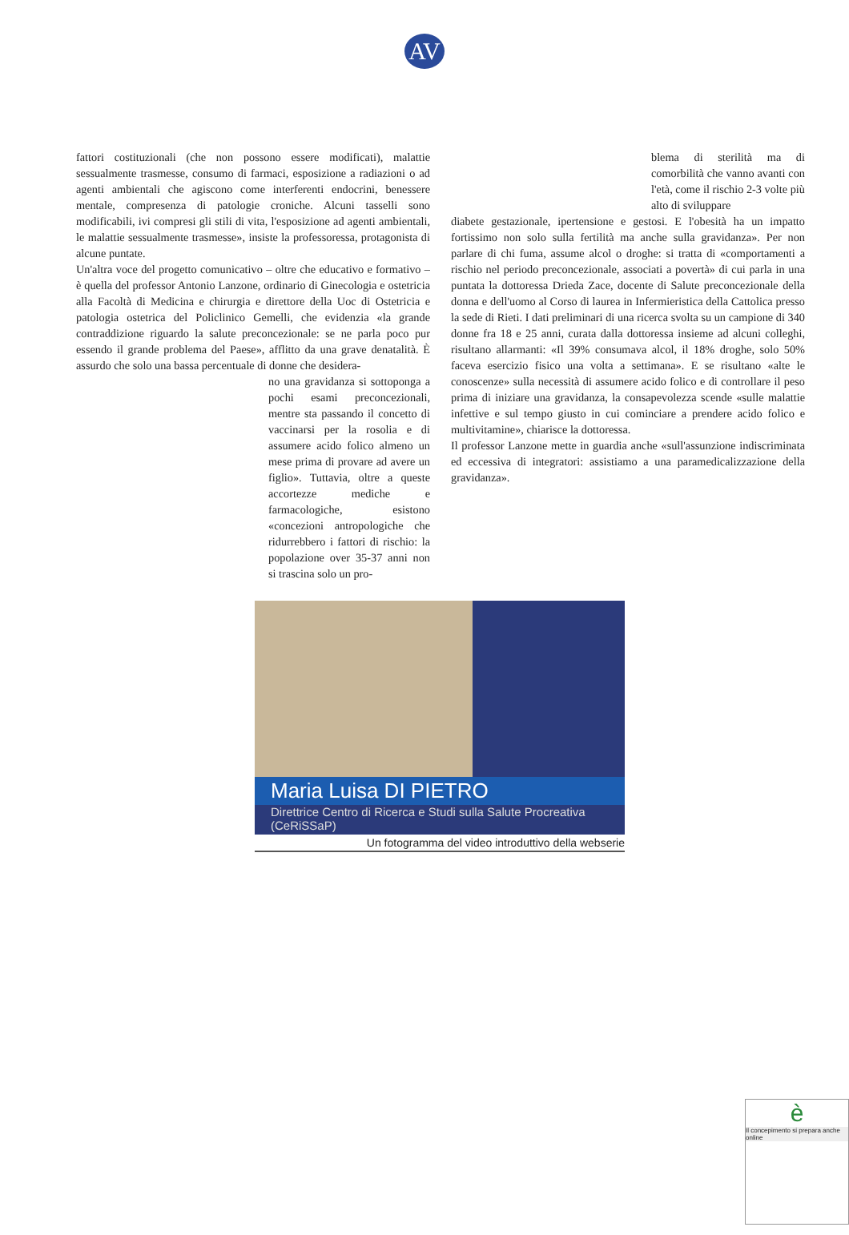AV
fattori costituzionali (che non possono essere modificati), malattie sessualmente trasmesse, consumo di farmaci, esposizione a radiazioni o ad agenti ambientali che agiscono come interferenti endocrini, benessere mentale, compresenza di patologie croniche. Alcuni tasselli sono modificabili, ivi compresi gli stili di vita, l'esposizione ad agenti ambientali, le malattie sessualmente trasmesse», insiste la professoressa, protagonista di alcune puntate.
Un'altra voce del progetto comunicativo – oltre che educativo e formativo – è quella del professor Antonio Lanzone, ordinario di Ginecologia e ostetricia alla Facoltà di Medicina e chirurgia e direttore della Uoc di Ostetricia e patologia ostetrica del Policlinico Gemelli, che evidenzia «la grande contraddizione riguardo la salute preconcezionale: se ne parla poco pur essendo il grande problema del Paese», afflitto da una grave denatalità. È assurdo che solo una bassa percentuale di donne che desidera-
no una gravidanza si sottoponga a pochi esami preconcezionali, mentre sta passando il concetto di vaccinarsi per la rosolia e di assumere acido folico almeno un mese prima di provare ad avere un figlio». Tuttavia, oltre a queste accortezze mediche e farmacologiche, esistono «concezioni antropologiche che ridurrebbero i fattori di rischio: la popolazione over 35-37 anni non si trascina solo un pro-
blema di sterilità ma di comorbilità che vanno avanti con l'età, come il rischio 2-3 volte più alto di sviluppare
diabete gestazionale, ipertensione e gestosi. E l'obesità ha un impatto fortissimo non solo sulla fertilità ma anche sulla gravidanza». Per non parlare di chi fuma, assume alcol o droghe: si tratta di «comportamenti a rischio nel periodo preconcezionale, associati a povertà» di cui parla in una puntata la dottoressa Drieda Zace, docente di Salute preconcezionale della donna e dell'uomo al Corso di laurea in Infermieristica della Cattolica presso la sede di Rieti. I dati preliminari di una ricerca svolta su un campione di 340 donne fra 18 e 25 anni, curata dalla dottoressa insieme ad alcuni colleghi, risultano allarmanti: «Il 39% consumava alcol, il 18% droghe, solo 50% faceva esercizio fisico una volta a settimana». E se risultano «alte le conoscenze» sulla necessità di assumere acido folico e di controllare il peso prima di iniziare una gravidanza, la consapevolezza scende «sulle malattie infettive e sul tempo giusto in cui cominciare a prendere acido folico e multivitamine», chiarisce la dottoressa.
Il professor Lanzone mette in guardia anche «sull'assunzione indiscriminata ed eccessiva di integratori: assistiamo a una paramedicalizzazione della gravidanza».
Maria Luisa DI PIETRO
Direttrice Centro di Ricerca e Studi sulla Salute Procreativa (CeRiSSaP)
Un fotogramma del video introduttivo della webserie
è
Il concepimento si prepara anche online